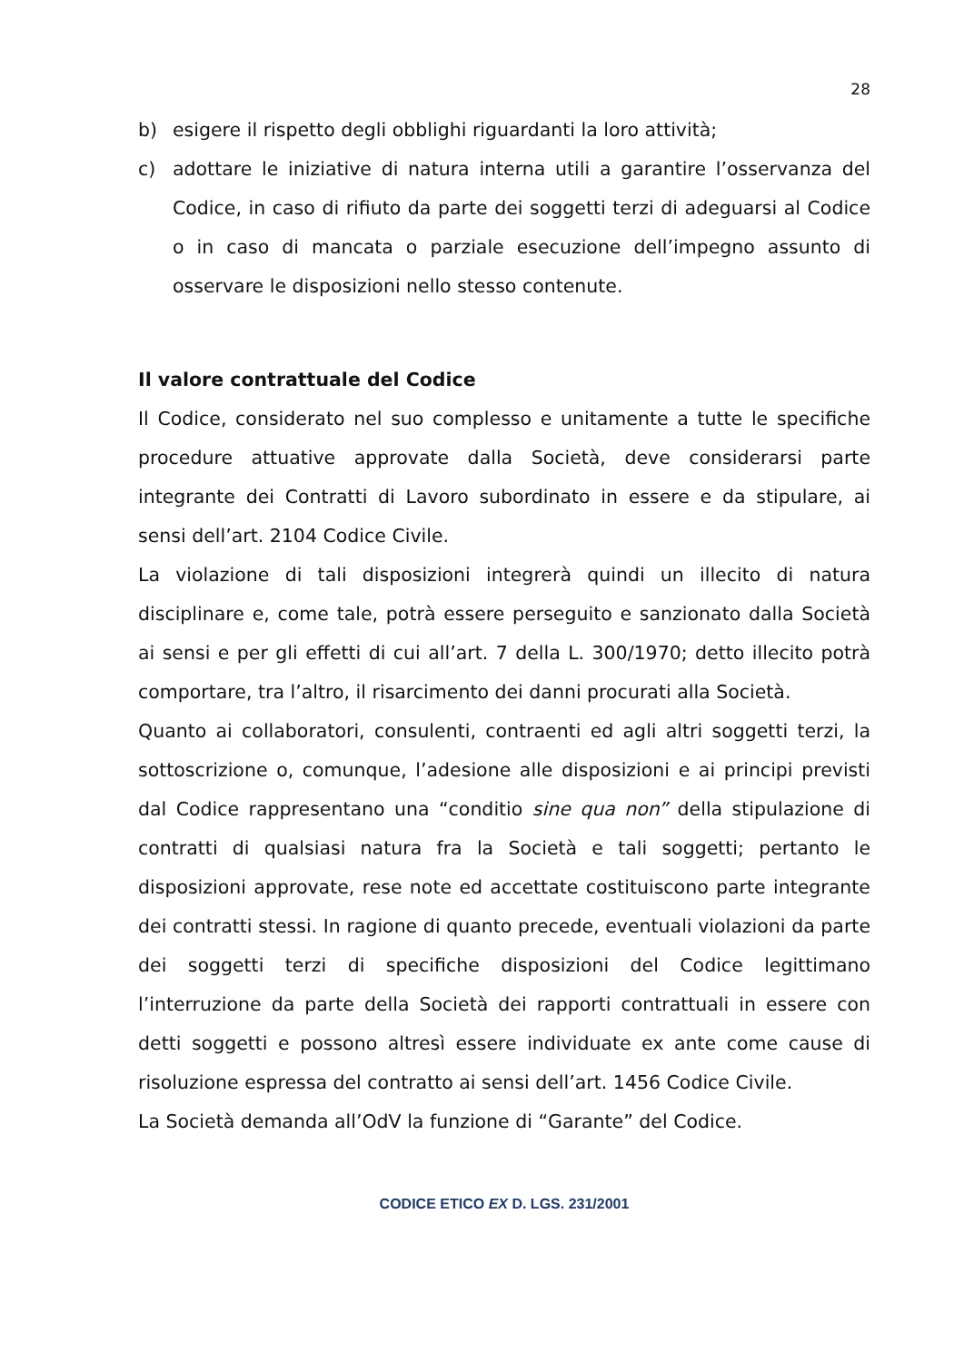28
b) esigere il rispetto degli obblighi riguardanti la loro attività;
c) adottare le iniziative di natura interna utili a garantire l’osservanza del Codice, in caso di rifiuto da parte dei soggetti terzi di adeguarsi al Codice o in caso di mancata o parziale esecuzione dell’impegno assunto di osservare le disposizioni nello stesso contenute.
Il valore contrattuale del Codice
Il Codice, considerato nel suo complesso e unitamente a tutte le specifiche procedure attuative approvate dalla Società, deve considerarsi parte integrante dei Contratti di Lavoro subordinato in essere e da stipulare, ai sensi dell’art. 2104 Codice Civile.
La violazione di tali disposizioni integrerà quindi un illecito di natura disciplinare e, come tale, potrà essere perseguito e sanzionato dalla Società ai sensi e per gli effetti di cui all’art. 7 della L. 300/1970; detto illecito potrà comportare, tra l’altro, il risarcimento dei danni procurati alla Società.
Quanto ai collaboratori, consulenti, contraenti ed agli altri soggetti terzi, la sottoscrizione o, comunque, l’adesione alle disposizioni e ai principi previsti dal Codice rappresentano una “conditio sine qua non” della stipulazione di contratti di qualsiasi natura fra la Società e tali soggetti; pertanto le disposizioni approvate, rese note ed accettate costituiscono parte integrante dei contratti stessi. In ragione di quanto precede, eventuali violazioni da parte dei soggetti terzi di specifiche disposizioni del Codice legittimano l’interruzione da parte della Società dei rapporti contrattuali in essere con detti soggetti e possono altresì essere individuate ex ante come cause di risoluzione espressa del contratto ai sensi dell’art. 1456 Codice Civile.
La Società demanda all’OdV la funzione di “Garante” del Codice.
CODICE ETICO EX D. LGS. 231/2001